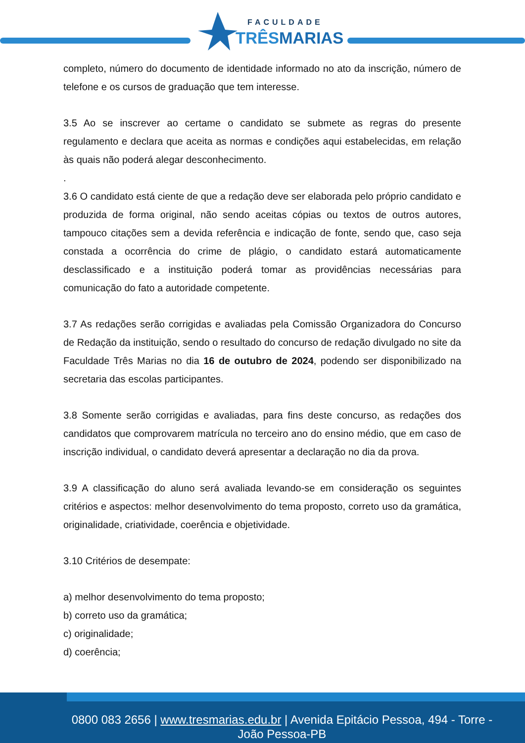FACULDADE
TRÊSMARIAS
completo, número do documento de identidade informado no ato da inscrição, número de telefone e os cursos de graduação que tem interesse.
3.5 Ao se inscrever ao certame o candidato se submete as regras do presente regulamento e declara que aceita as normas e condições aqui estabelecidas, em relação às quais não poderá alegar desconhecimento.
.
3.6 O candidato está ciente de que a redação deve ser elaborada pelo próprio candidato e produzida de forma original, não sendo aceitas cópias ou textos de outros autores, tampouco citações sem a devida referência e indicação de fonte, sendo que, caso seja constada a ocorrência do crime de plágio, o candidato estará automaticamente desclassificado e a instituição poderá tomar as providências necessárias para comunicação do fato a autoridade competente.
3.7 As redações serão corrigidas e avaliadas pela Comissão Organizadora do Concurso de Redação da instituição, sendo o resultado do concurso de redação divulgado no site da Faculdade Três Marias no dia 16 de outubro de 2024, podendo ser disponibilizado na secretaria das escolas participantes.
3.8 Somente serão corrigidas e avaliadas, para fins deste concurso, as redações dos candidatos que comprovarem matrícula no terceiro ano do ensino médio, que em caso de inscrição individual, o candidato deverá apresentar a declaração no dia da prova.
3.9 A classificação do aluno será avaliada levando-se em consideração os seguintes critérios e aspectos: melhor desenvolvimento do tema proposto, correto uso da gramática, originalidade, criatividade, coerência e objetividade.
3.10 Critérios de desempate:
a) melhor desenvolvimento do tema proposto;
b) correto uso da gramática;
c) originalidade;
d) coerência;
0800 083 2656 | www.tresmarias.edu.br | Avenida Epitácio Pessoa, 494 - Torre - João Pessoa-PB